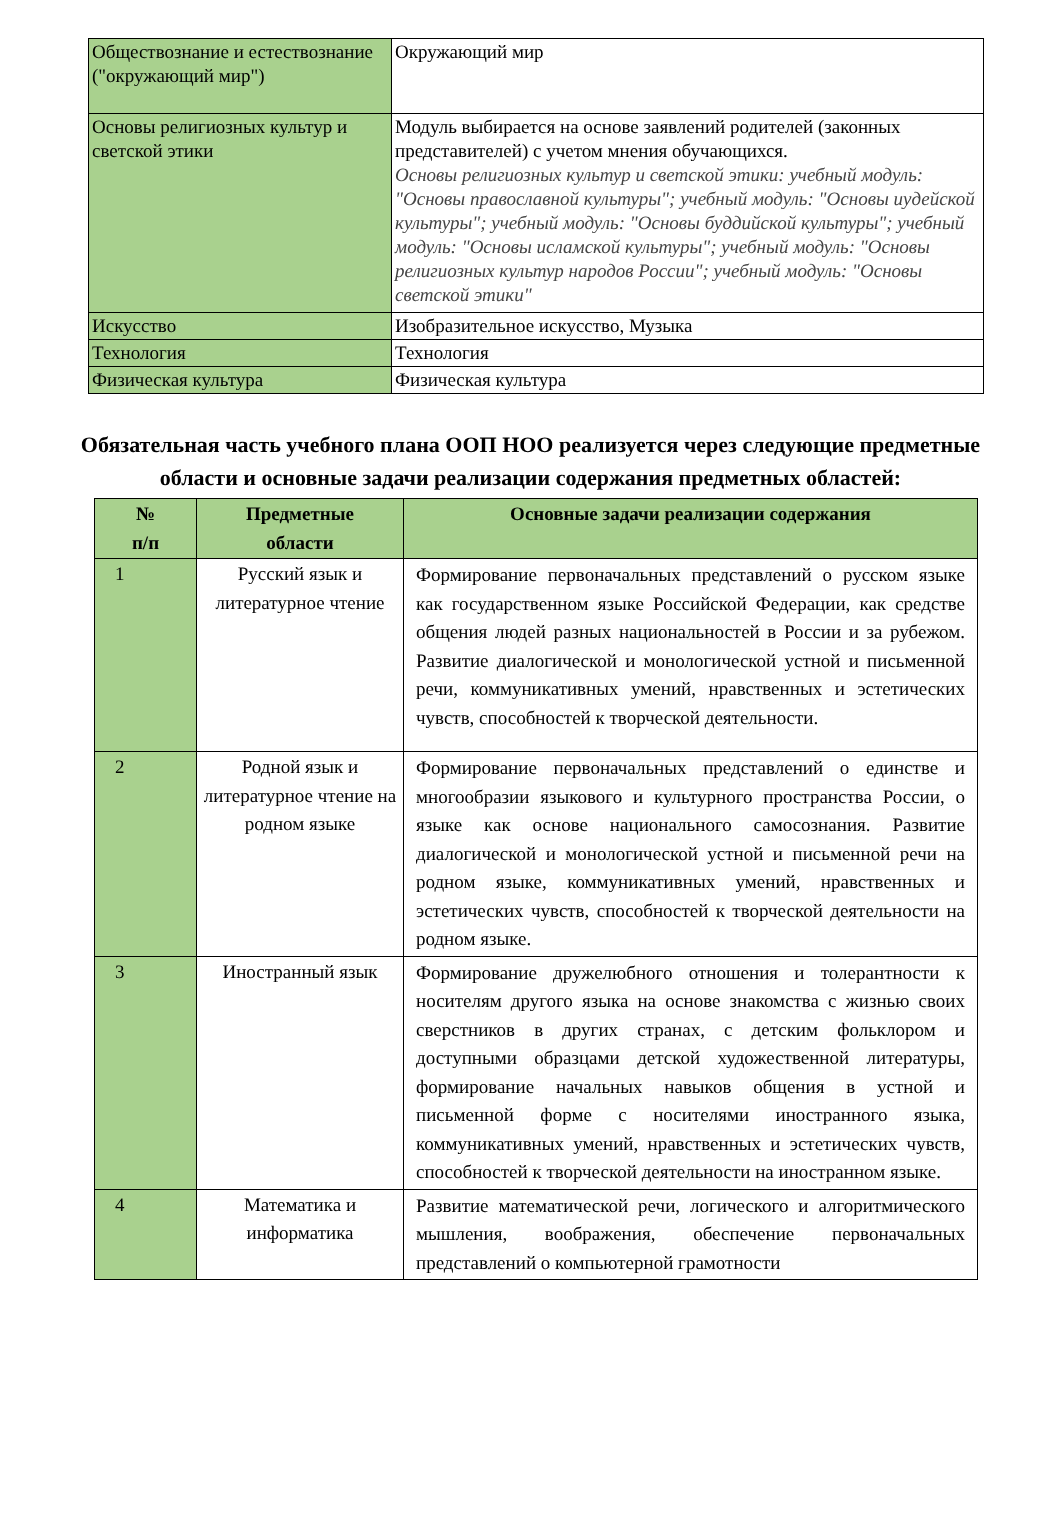| Обществознание и естествознание ("окружающий мир") | Окружающий мир |
| Основы религиозных культур и светской этики | Модуль выбирается на основе заявлений родителей (законных представителей) с учетом мнения обучающихся. Основы религиозных культур и светской этики: учебный модуль: "Основы православной культуры"; учебный модуль: "Основы иудейской культуры"; учебный модуль: "Основы буддийской культуры"; учебный модуль: "Основы исламской культуры"; учебный модуль: "Основы религиозных культур народов России"; учебный модуль: "Основы светской этики" |
| Искусство | Изобразительное искусство, Музыка |
| Технология | Технология |
| Физическая культура | Физическая культура |
Обязательная часть учебного плана ООП НОО реализуется через следующие предметные области и основные задачи реализации содержания предметных областей:
| № п/п | Предметные области | Основные задачи реализации содержания |
| --- | --- | --- |
| 1 | Русский язык и литературное чтение | Формирование первоначальных представлений о русском языке как государственном языке Российской Федерации, как средстве общения людей разных национальностей в России и за рубежом. Развитие диалогической и монологической устной и письменной речи, коммуникативных умений, нравственных и эстетических чувств, способностей к творческой деятельности. |
| 2 | Родной язык и литературное чтение на родном языке | Формирование первоначальных представлений о единстве и многообразии языкового и культурного пространства России, о языке как основе национального самосознания. Развитие диалогической и монологической устной и письменной речи на родном языке, коммуникативных умений, нравственных и эстетических чувств, способностей к творческой деятельности на родном языке. |
| 3 | Иностранный язык | Формирование дружелюбного отношения и толерантности к носителям другого языка на основе знакомства с жизнью своих сверстников в других странах, с детским фольклором и доступными образцами детской художественной литературы, формирование начальных навыков общения в устной и письменной форме с носителями иностранного языка, коммуникативных умений, нравственных и эстетических чувств, способностей к творческой деятельности на иностранном языке. |
| 4 | Математика и информатика | Развитие математической речи, логического и алгоритмического мышления, воображения, обеспечение первоначальных представлений о компьютерной грамотности |